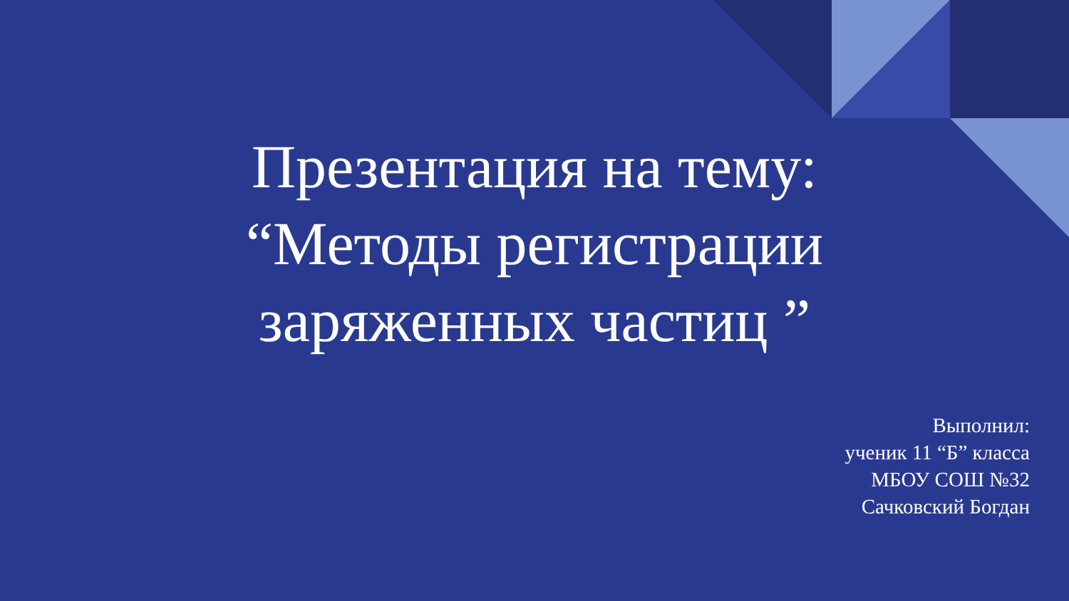Презентация на тему: “Методы регистрации заряженных частиц ”
Выполнил:
ученик 11 “Б” класса
МБОУ СОШ №32
Сачковский Богдан